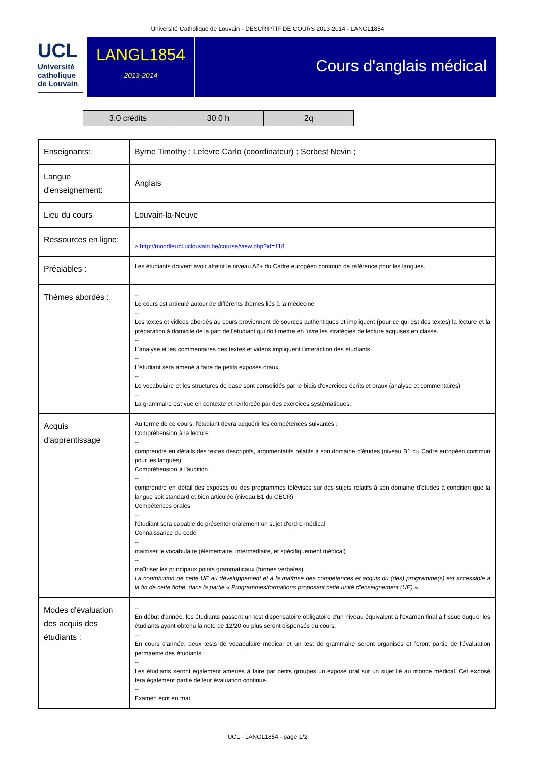Université Catholique de Louvain - DESCRIPTIF DE COURS 2013-2014 - LANGL1854
UCL
Université
catholique
de Louvain
LANGL1854
2013-2014
Cours d'anglais médical
| 3.0 crédits | 30.0 h | 2q |
| Enseignants: | Byrne Timothy ; Lefevre Carlo (coordinateur) ; Serbest Nevin ; |
| Langue d'enseignement: | Anglais |
| Lieu du cours | Louvain-la-Neuve |
| Ressources en ligne: | > http://moodleucl.uclouvain.be/course/view.php?id=118 |
| Préalables : | Les étudiants doivent avoir atteint le niveau A2+ du Cadre européen commun de référence pour les langues. |
| Thèmes abordés : | -- Le cours est articulé autour de différents thèmes liés à la médecine -- Les textes et vidéos abordés au cours proviennent de sources authentiques et impliquent (pour ce qui est des textes) la lecture et la préparation à domicile de la part de l'étudiant qui doit mettre en 'uvre les stratégies de lecture acquises en classe. -- L'analyse et les commentaires des textes et vidéos impliquent l'interaction des étudiants. -- L'étudiant sera amené à faire de petits exposés oraux. -- Le vocabulaire et les structures de base sont consolidés par le biais d'exercices écrits et oraux (analyse et commentaires) -- La grammaire est vue en contexte et renforcée par des exercices systématiques. |
| Acquis d'apprentissage | Au terme de ce cours, l'étudiant devra acquérir les compétences suivantes : Compréhension à la lecture -- comprendre en détails des textes descriptifs, argumentatifs relatifs à son domaine d'études (niveau B1 du Cadre européen commun pour les langues) Compréhension à l'audition -- comprendre en détail des exposés ou des programmes télévisés sur des sujets relatifs à son domaine d'études à condition que la langue soit standard et bien articulée (niveau B1 du CECR) Compétences orales -- l'étudiant sera capable de présenter oralement un sujet d'ordre médical Connaissance du code -- maitriser le vocabulaire (élémentaire, intermédiaire, et spécifiquement médical) -- maîtriser les principaux points grammaticaux (formes verbales) La contribution de cette UE au développement et à la maîtrise des compétences et acquis du (des) programme(s) est accessible à la fin de cette fiche, dans la partie « Programmes/formations proposant cette unité d’enseignement (UE) ». |
| Modes d'évaluation des acquis des étudiants : | -- En début d'année, les étudiants passent un test dispensatoire obligatoire d'un niveau équivalent à l'examen final à l'issue duquel les étudiants ayant obtenu la note de 12/20 ou plus seront dispensés du cours. -- En cours d'année, deux tests de vocabulaire médical et un test de grammaire seront organisés et feront partie de l'évaluation permaente des étudiants. -- Les étudiants seront également amenés à faire par petits groupes un exposé oral sur un sujet lié au monde médical. Cet exposé fera également partie de leur évaluation continue. -- Examen écrit en mai. |
UCL - LANGL1854 - page 1/2